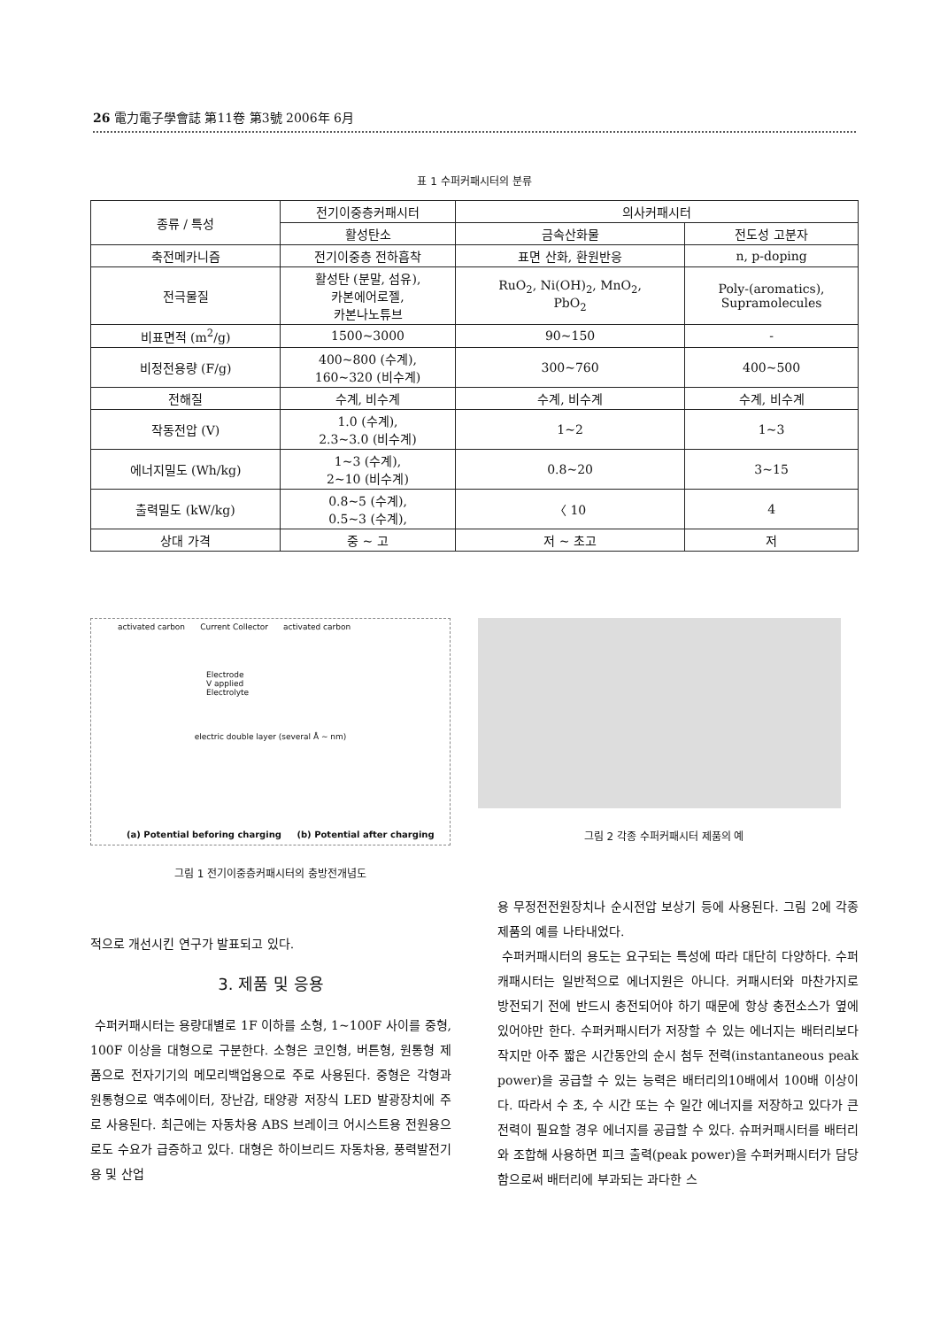26 電力電子學會誌 第11卷 第3號 2006年 6月
표 1 수퍼커패시터의 분류
| 종류 / 특성 | 전기이중층커패시터 | 의사커패시터 | |
| --- | --- | --- | --- |
| | 활성탄소 | 금속산화물 | 전도성 고분자 |
| 축전메카니즘 | 전기이중층 전하흡착 | 표면 산화, 환원반응 | n, p-doping |
| 전극물질 | 활성탄 (분말, 섬유), 카본에어로젤, 카본나노튜브 | RuO<sub>2</sub>, Ni(OH)<sub>2</sub>, MnO<sub>2</sub>, PbO<sub>2</sub> | Poly-(aromatics), Supramolecules |
| 비표면적 (m<sup>2</sup>/g) | 1500~3000 | 90~150 | - |
| 비정전용량 (F/g) | 400~800 (수계), 160~320 (비수계) | 300~760 | 400~500 |
| 전해질 | 수계, 비수계 | 수계, 비수계 | 수계, 비수계 |
| 작동전압 (V) | 1.0 (수계), 2.3~3.0 (비수계) | 1~2 | 1~3 |
| 에너지밀도 (Wh/kg) | 1~3 (수계), 2~10 (비수계) | 0.8~20 | 3~15 |
| 출력밀도 (kW/kg) | 0.8~5 (수계), 0.5~3 (수계), | 〈 10 | 4 |
| 상대 가격 | 중 ~ 고 | 저 ~ 초고 | 저 |
activated carbon Current Collector activated carbon
Electrode
V applied
Electrolyte
electric double layer (several Å ~ nm)
(a) Potential beforing charging (b) Potential after charging
그림 1 전기이중층커패시터의 충방전개념도
그림 2 각종 수퍼커패시터 제품의 예
적으로 개선시킨 연구가 발표되고 있다.
3. 제품 및 응용
수퍼커패시터는 용량대별로 1F 이하를 소형, 1~100F 사이를 중형, 100F 이상을 대형으로 구분한다. 소형은 코인형, 버튼형, 원통형 제품으로 전자기기의 메모리백업용으로 주로 사용된다. 중형은 각형과 원통형으로 액추에이터, 장난감, 태양광 저장식 LED 발광장치에 주로 사용된다. 최근에는 자동차용 ABS 브레이크 어시스트용 전원용으로도 수요가 급증하고 있다. 대형은 하이브리드 자동차용, 풍력발전기용 및 산업
용 무정전전원장치나 순시전압 보상기 등에 사용된다. 그림 2에 각종 제품의 예를 나타내었다.
수퍼커패시터의 용도는 요구되는 특성에 따라 대단히 다양하다. 수퍼캐패시터는 일반적으로 에너지원은 아니다. 커패시터와 마찬가지로 방전되기 전에 반드시 충전되어야 하기 때문에 항상 충전소스가 옆에 있어야만 한다. 수퍼커패시터가 저장할 수 있는 에너지는 배터리보다 작지만 아주 짧은 시간동안의 순시 첨두 전력(instantaneous peak power)을 공급할 수 있는 능력은 배터리의10배에서 100배 이상이다. 따라서 수 초, 수 시간 또는 수 일간 에너지를 저장하고 있다가 큰 전력이 필요할 경우 에너지를 공급할 수 있다. 슈퍼커패시터를 배터리와 조합해 사용하면 피크 출력(peak power)을 수퍼커패시터가 담당함으로써 배터리에 부과되는 과다한 스